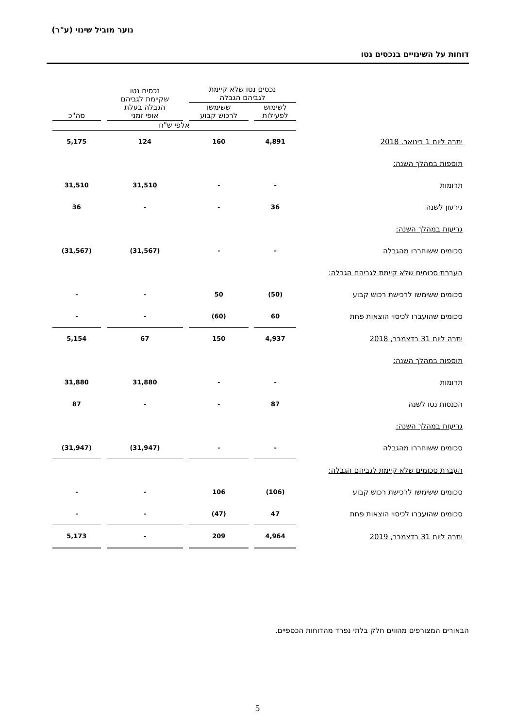נוער מוביל שינוי (ע"ר)
דוחות על השינויים בנכסים נטו
| | נכסים נטו שלא קיימת לגביהם הגבלה | | נכסים נטו שקיימת לגביהם הגבלה בעלת אופי זמני | סה"כ |
| --- | --- | --- | --- | --- |
| | לשימוש לפעילות | ששימשו לרכוש קבוע | | |
| | אלפי ש"ח | | | |
| יתרה ליום 1 בינואר, 2018 | 4,891 | 160 | 124 | 5,175 |
| תוספות במהלך השנה: | | | | |
| תרומות | - | - | 31,510 | 31,510 |
| גירעון לשנה | 36 | - | - | 36 |
| גריעות במהלך השנה: | | | | |
| סכומים ששוחררו מהגבלה | - | - | (31,567) | (31,567) |
| העברת סכומים שלא קיימת לגביהם הגבלה: | | | | |
| סכומים ששימשו לרכישת רכוש קבוע | (50) | 50 | - | - |
| סכומים שהועברו לכיסוי הוצאות פחת | 60 | (60) | - | - |
| יתרה ליום 31 בדצמבר, 2018 | 4,937 | 150 | 67 | 5,154 |
| תוספות במהלך השנה: | | | | |
| תרומות | - | - | 31,880 | 31,880 |
| הכנסות נטו לשנה | 87 | - | - | 87 |
| גריעות במהלך השנה: | | | | |
| סכומים ששוחררו מהגבלה | - | - | (31,947) | (31,947) |
| העברת סכומים שלא קיימת לגביהם הגבלה: | | | | |
| סכומים ששימשו לרכישת רכוש קבוע | (106) | 106 | - | - |
| סכומים שהועברו לכיסוי הוצאות פחת | 47 | (47) | - | - |
| יתרה ליום 31 בדצמבר, 2019 | 4,964 | 209 | - | 5,173 |
הבאורים המצורפים מהווים חלק בלתי נפרד מהדוחות הכספיים.
5